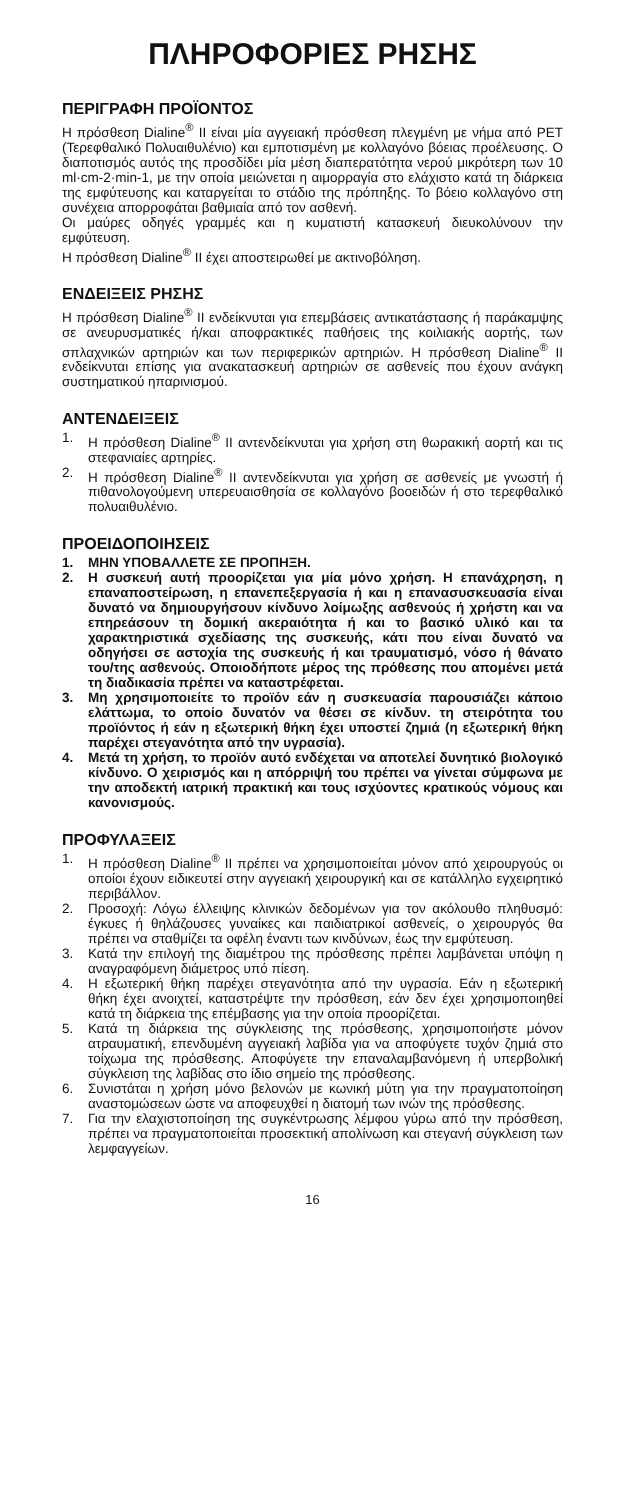ΠΛΗΡΟΦΟΡΙΕΣ ΡΗΣΗΣ
ΠΕΡΙΓΡΑΦΗ ΠΡΟΪΟΝΤΟΣ
Η πρόσθεση Dialine<sup>®</sup> II είναι μία αγγειακή πρόσθεση πλεγμένη με νήμα από PET (Τερεφθαλικό Πολυαιθυλένιο) και εμποτισμένη με κολλαγόνο βόειας προέλευσης. Ο διαποτισμός αυτός της προσδίδει μία μέση διαπερατότητα νερού μικρότερη των 10 ml·cm-2·min-1, με την οποία μειώνεται η αιμορραγία στο ελάχιστο κατά τη διάρκεια της εμφύτευσης και καταργείται το στάδιο της πρόπηξης. Το βόειο κολλαγόνο στη συνέχεια απορροφάται βαθμιαία από τον ασθενή.
Οι μαύρες οδηγές γραμμές και η κυματιστή κατασκευή διευκολύνουν την εμφύτευση.
Η πρόσθεση Dialine<sup>®</sup> II έχει αποστειρωθεί με ακτινοβόληση.
ΕΝΔΕΙΞΕΙΣ ΡΗΣΗΣ
Η πρόσθεση Dialine<sup>®</sup> II ενδείκνυται για επεμβάσεις αντικατάστασης ή παράκαμψης σε ανευρυσματικές ή/και αποφρακτικές παθήσεις της κοιλιακής αορτής, των σπλαχνικών αρτηριών και των περιφερικών αρτηριών. Η πρόσθεση Dialine<sup>®</sup> II ενδείκνυται επίσης για ανακατασκευή αρτηριών σε ασθενείς που έχουν ανάγκη συστηματικού ηπαρινισμού.
ΑΝΤΕΝΔΕΙΞΕΙΣ
1. Η πρόσθεση Dialine<sup>®</sup> II αντενδείκνυται για χρήση στη θωρακική αορτή και τις στεφανιαίες αρτηρίες.
2. Η πρόσθεση Dialine<sup>®</sup> II αντενδείκνυται για χρήση σε ασθενείς με γνωστή ή πιθανολογούμενη υπερευαισθησία σε κολλαγόνο βοοειδών ή στο τερεφθαλικό πολυαιθυλένιο.
ΠΡΟΕΙΔΟΠΟΙΗΣΕΙΣ
1. ΜΗΝ ΥΠΟΒΑΛΛΕΤΕ ΣΕ ΠΡΟΠΗΞΗ.
2. Η συσκευή αυτή προορίζεται για μία μόνο χρήση. Η επανάχρηση, η επαναποστείρωση, η επανεπεξεργασία ή και η επανασυσκευασία είναι δυνατό να δημιουργήσουν κίνδυνο λοίμωξης ασθενούς ή χρήστη και να επηρεάσουν τη δομική ακεραιότητα ή και το βασικό υλικό και τα χαρακτηριστικά σχεδίασης της συσκευής, κάτι που είναι δυνατό να οδηγήσει σε αστοχία της συσκευής ή και τραυματισμό, νόσο ή θάνατο του/της ασθενούς. Οποιοδήποτε μέρος της πρόθεσης που απομένει μετά τη διαδικασία πρέπει να καταστρέφεται.
3. Μη χρησιμοποιείτε το προϊόν εάν η συσκευασία παρουσιάζει κάποιο ελάττωμα, το οποίο δυνατόν να θέσει σε κίνδυν. τη στειρότητα του προϊόντος ή εάν η εξωτερική θήκη έχει υποστεί ζημιά (η εξωτερική θήκη παρέχει στεγανότητα από την υγρασία).
4. Μετά τη χρήση, το προϊόν αυτό ενδέχεται να αποτελεί δυνητικό βιολογικό κίνδυνο. Ο χειρισμός και η απόρριψή του πρέπει να γίνεται σύμφωνα με την αποδεκτή ιατρική πρακτική και τους ισχύοντες κρατικούς νόμους και κανονισμούς.
ΠΡΟΦΥΛΑΞΕΙΣ
1. Η πρόσθεση Dialine<sup>®</sup> II πρέπει να χρησιμοποιείται μόνον από χειρουργούς οι οποίοι έχουν ειδικευτεί στην αγγειακή χειρουργική και σε κατάλληλο εγχειρητικό περιβάλλον.
2. Προσοχή: Λόγω έλλειψης κλινικών δεδομένων για τον ακόλουθο πληθυσμό: έγκυες ή θηλάζουσες γυναίκες και παιδιατρικοί ασθενείς, ο χειρουργός θα πρέπει να σταθμίζει τα οφέλη έναντι των κινδύνων, έως την εμφύτευση.
3. Κατά την επιλογή της διαμέτρου της πρόσθεσης πρέπει λαμβάνεται υπόψη η αναγραφόμενη διάμετρος υπό πίεση.
4. Η εξωτερική θήκη παρέχει στεγανότητα από την υγρασία. Εάν η εξωτερική θήκη έχει ανοιχτεί, καταστρέψτε την πρόσθεση, εάν δεν έχει χρησιμοποιηθεί κατά τη διάρκεια της επέμβασης για την οποία προορίζεται.
5. Κατά τη διάρκεια της σύγκλεισης της πρόσθεσης, χρησιμοποιήστε μόνον ατραυματική, επενδυμένη αγγειακή λαβίδα για να αποφύγετε τυχόν ζημιά στο τοίχωμα της πρόσθεσης. Αποφύγετε την επαναλαμβανόμενη ή υπερβολική σύγκλειση της λαβίδας στο ίδιο σημείο της πρόσθεσης.
6. Συνιστάται η χρήση μόνο βελονών με κωνική μύτη για την πραγματοποίηση αναστομώσεων ώστε να αποφευχθεί η διατομή των ινών της πρόσθεσης.
7. Για την ελαχιστοποίηση της συγκέντρωσης λέμφου γύρω από την πρόσθεση, πρέπει να πραγματοποιείται προσεκτική απολίνωση και στεγανή σύγκλειση των λεμφαγγείων.
16